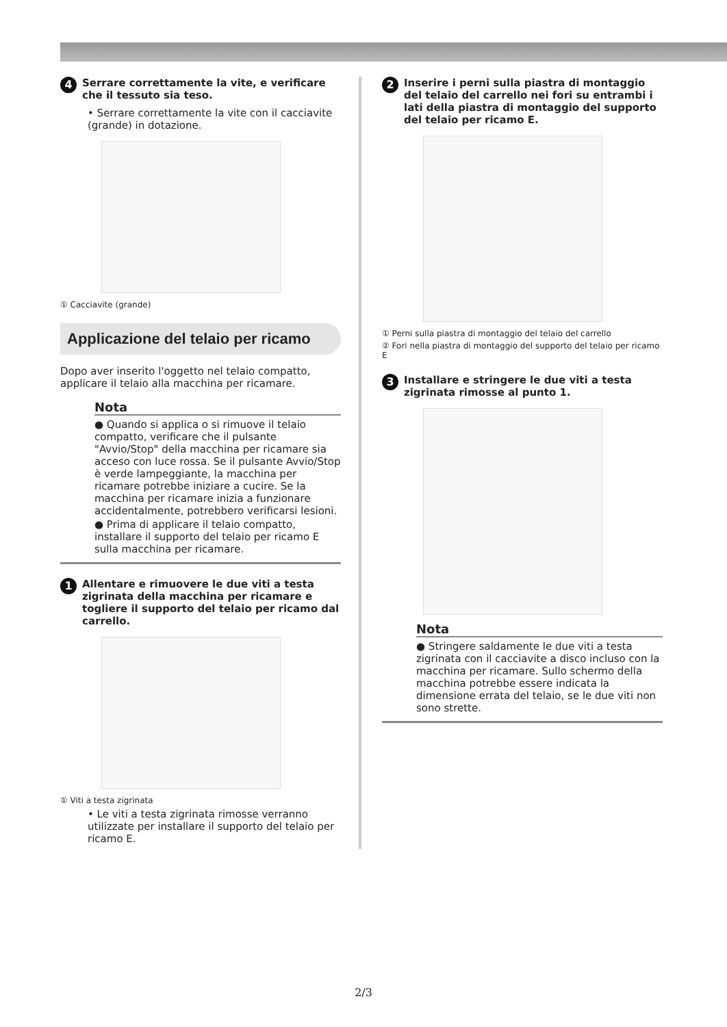4 Serrare correttamente la vite, e verificare che il tessuto sia teso.
• Serrare correttamente la vite con il cacciavite (grande) in dotazione.
① Cacciavite (grande)
Applicazione del telaio per ricamo
Dopo aver inserito l'oggetto nel telaio compatto, applicare il telaio alla macchina per ricamare.
Nota
● Quando si applica o si rimuove il telaio compatto, verificare che il pulsante "Avvio/Stop" della macchina per ricamare sia acceso con luce rossa. Se il pulsante Avvio/Stop è verde lampeggiante, la macchina per ricamare potrebbe iniziare a cucire. Se la macchina per ricamare inizia a funzionare accidentalmente, potrebbero verificarsi lesioni.
● Prima di applicare il telaio compatto, installare il supporto del telaio per ricamo E sulla macchina per ricamare.
1 Allentare e rimuovere le due viti a testa zigrinata della macchina per ricamare e togliere il supporto del telaio per ricamo dal carrello.
① Viti a testa zigrinata
• Le viti a testa zigrinata rimosse verranno utilizzate per installare il supporto del telaio per ricamo E.
2 Inserire i perni sulla piastra di montaggio del telaio del carrello nei fori su entrambi i lati della piastra di montaggio del supporto del telaio per ricamo E.
① Perni sulla piastra di montaggio del telaio del carrello
② Fori nella piastra di montaggio del supporto del telaio per ricamo E
3 Installare e stringere le due viti a testa zigrinata rimosse al punto 1.
Nota
● Stringere saldamente le due viti a testa zigrinata con il cacciavite a disco incluso con la macchina per ricamare. Sullo schermo della macchina potrebbe essere indicata la dimensione errata del telaio, se le due viti non sono strette.
2/3